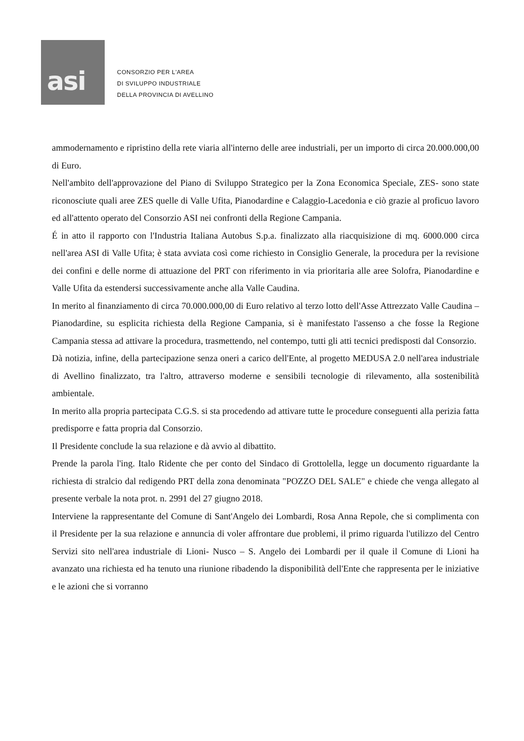asi
CONSORZIO PER L'AREA
DI SVILUPPO INDUSTRIALE
DELLA PROVINCIA DI AVELLINO
ammodernamento e ripristino della rete viaria all'interno delle aree industriali, per un importo di circa 20.000.000,00 di Euro.
Nell'ambito dell'approvazione del Piano di Sviluppo Strategico per la Zona Economica Speciale, ZES- sono state riconosciute quali aree ZES quelle di Valle Ufita, Pianodardine e Calaggio-Lacedonia e ciò grazie al proficuo lavoro ed all'attento operato del Consorzio ASI nei confronti della Regione Campania.
É in atto il rapporto con l'Industria Italiana Autobus S.p.a. finalizzato alla riacquisizione di mq. 6000.000 circa nell'area ASI di Valle Ufita; è stata avviata così come richiesto in Consiglio Generale, la procedura per la revisione dei confini e delle norme di attuazione del PRT con riferimento in via prioritaria alle aree Solofra, Pianodardine e Valle Ufita da estendersi successivamente anche alla Valle Caudina.
In merito al finanziamento di circa 70.000.000,00 di Euro relativo al terzo lotto dell'Asse Attrezzato Valle Caudina – Pianodardine, su esplicita richiesta della Regione Campania, si è manifestato l'assenso a che fosse la Regione Campania stessa ad attivare la procedura, trasmettendo, nel contempo, tutti gli atti tecnici predisposti dal Consorzio.
Dà notizia, infine, della partecipazione senza oneri a carico dell'Ente, al progetto MEDUSA 2.0 nell'area industriale di Avellino finalizzato, tra l'altro, attraverso moderne e sensibili tecnologie di rilevamento, alla sostenibilità ambientale.
In merito alla propria partecipata C.G.S. si sta procedendo ad attivare tutte le procedure conseguenti alla perizia fatta predisporre e fatta propria dal Consorzio.
Il Presidente conclude la sua relazione e dà avvio al dibattito.
Prende la parola l'ing. Italo Ridente che per conto del Sindaco di Grottolella, legge un documento riguardante la richiesta di stralcio dal redigendo PRT della zona denominata "POZZO DEL SALE" e chiede che venga allegato al presente verbale la nota prot. n. 2991 del 27 giugno 2018.
Interviene la rappresentante del Comune di Sant'Angelo dei Lombardi, Rosa Anna Repole, che si complimenta con il Presidente per la sua relazione e annuncia di voler affrontare due problemi, il primo riguarda l'utilizzo del Centro Servizi sito nell'area industriale di Lioni- Nusco – S. Angelo dei Lombardi per il quale il Comune di Lioni ha avanzato una richiesta ed ha tenuto una riunione ribadendo la disponibilità dell'Ente che rappresenta per le iniziative e le azioni che si vorranno